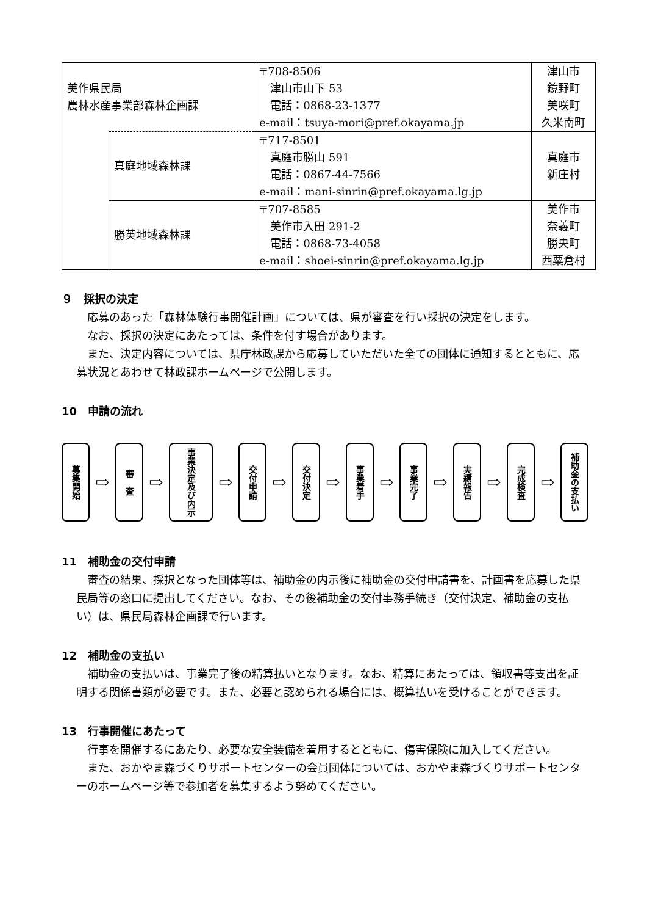| 美作県民局 農林水産事業部森林企画課 | | 〒708-8506 津山市山下 53 電話：0868-23-1377 e-mail：tsuya-mori@pref.okayama.jp | 津山市 鏡野町 美咲町 久米南町 |
| | 真庭地域森林課 | 〒717-8501 真庭市勝山 591 電話：0867-44-7566 e-mail：mani-sinrin@pref.okayama.lg.jp | 真庭市 新庄村 |
| | 勝英地域森林課 | 〒707-8585 美作市入田 291-2 電話：0868-73-4058 e-mail：shoei-sinrin@pref.okayama.lg.jp | 美作市 奈義町 勝央町 西粟倉村 |
９　採択の決定
応募のあった「森林体験行事開催計画」については、県が審査を行い採択の決定をします。
なお、採択の決定にあたっては、条件を付す場合があります。
また、決定内容については、県庁林政課から応募していただいた全ての団体に通知するとともに、応募状況とあわせて林政課ホームページで公開します。
10　申請の流れ
募集開始
⇨
審　査
⇨
事業決定及び内示
⇨
交付申請
⇨
交付決定
⇨
事業着手
⇨
事業完了
⇨
実績報告
⇨
完成検査
⇨
補助金の支払い
11　補助金の交付申請
審査の結果、採択となった団体等は、補助金の内示後に補助金の交付申請書を、計画書を応募した県民局等の窓口に提出してください。なお、その後補助金の交付事務手続き（交付決定、補助金の支払い）は、県民局森林企画課で行います。
12　補助金の支払い
補助金の支払いは、事業完了後の精算払いとなります。なお、精算にあたっては、領収書等支出を証明する関係書類が必要です。また、必要と認められる場合には、概算払いを受けることができます。
13　行事開催にあたって
行事を開催するにあたり、必要な安全装備を着用するとともに、傷害保険に加入してください。
また、おかやま森づくりサポートセンターの会員団体については、おかやま森づくりサポートセンターのホームページ等で参加者を募集するよう努めてください。